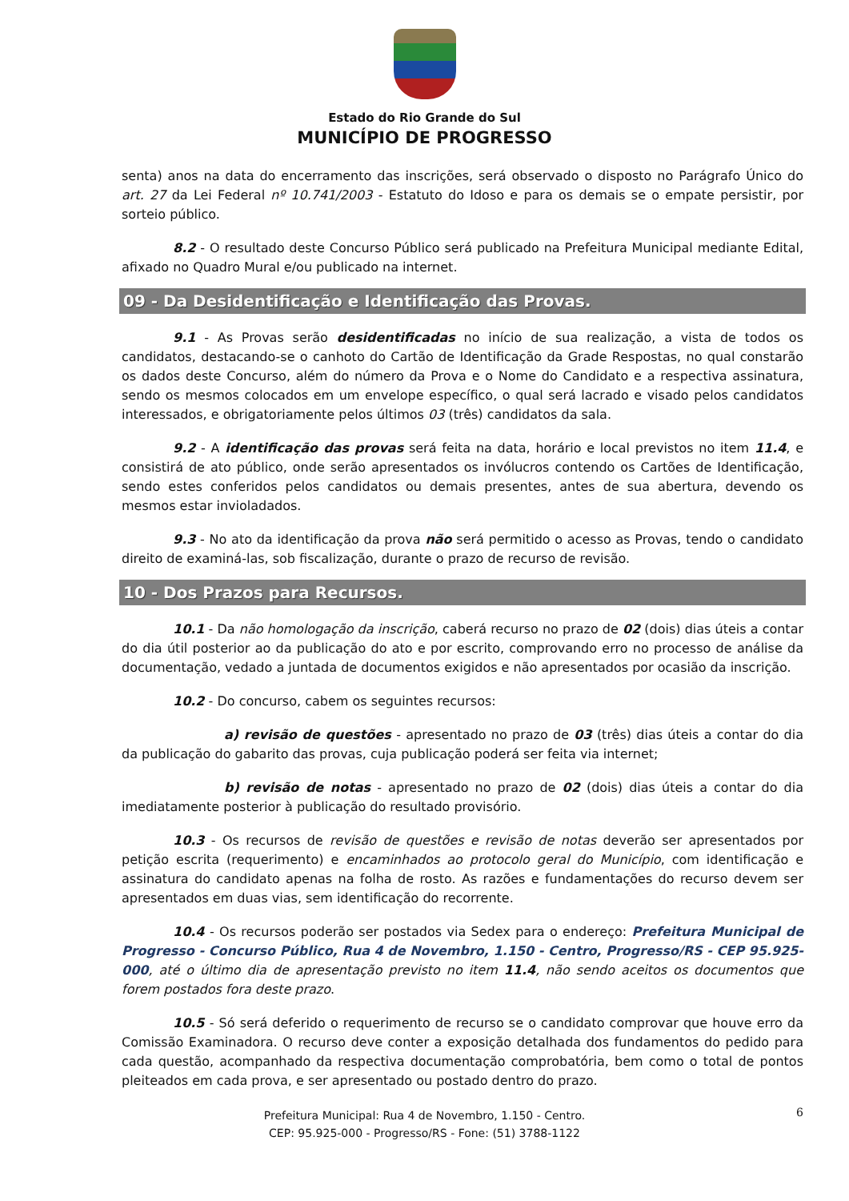Estado do Rio Grande do Sul
MUNICÍPIO DE PROGRESSO
senta) anos na data do encerramento das inscrições, será observado o disposto no Parágrafo Único do art. 27 da Lei Federal nº 10.741/2003 - Estatuto do Idoso e para os demais se o empate persistir, por sorteio público.
8.2 - O resultado deste Concurso Público será publicado na Prefeitura Municipal mediante Edital, afixado no Quadro Mural e/ou publicado na internet.
09 - Da Desidentificação e Identificação das Provas.
9.1 - As Provas serão desidentificadas no início de sua realização, a vista de todos os candidatos, destacando-se o canhoto do Cartão de Identificação da Grade Respostas, no qual constarão os dados deste Concurso, além do número da Prova e o Nome do Candidato e a respectiva assinatura, sendo os mesmos colocados em um envelope específico, o qual será lacrado e visado pelos candidatos interessados, e obrigatoriamente pelos últimos 03 (três) candidatos da sala.
9.2 - A identificação das provas será feita na data, horário e local previstos no item 11.4, e consistirá de ato público, onde serão apresentados os invólucros contendo os Cartões de Identificação, sendo estes conferidos pelos candidatos ou demais presentes, antes de sua abertura, devendo os mesmos estar invioladados.
9.3 - No ato da identificação da prova não será permitido o acesso as Provas, tendo o candidato direito de examiná-las, sob fiscalização, durante o prazo de recurso de revisão.
10 - Dos Prazos para Recursos.
10.1 - Da não homologação da inscrição, caberá recurso no prazo de 02 (dois) dias úteis a contar do dia útil posterior ao da publicação do ato e por escrito, comprovando erro no processo de análise da documentação, vedado a juntada de documentos exigidos e não apresentados por ocasião da inscrição.
10.2 - Do concurso, cabem os seguintes recursos:
a) revisão de questões - apresentado no prazo de 03 (três) dias úteis a contar do dia da publicação do gabarito das provas, cuja publicação poderá ser feita via internet;
b) revisão de notas - apresentado no prazo de 02 (dois) dias úteis a contar do dia imediatamente posterior à publicação do resultado provisório.
10.3 - Os recursos de revisão de questões e revisão de notas deverão ser apresentados por petição escrita (requerimento) e encaminhados ao protocolo geral do Município, com identificação e assinatura do candidato apenas na folha de rosto. As razões e fundamentações do recurso devem ser apresentados em duas vias, sem identificação do recorrente.
10.4 - Os recursos poderão ser postados via Sedex para o endereço: Prefeitura Municipal de Progresso - Concurso Público, Rua 4 de Novembro, 1.150 - Centro, Progresso/RS - CEP 95.925-000, até o último dia de apresentação previsto no item 11.4, não sendo aceitos os documentos que forem postados fora deste prazo.
10.5 - Só será deferido o requerimento de recurso se o candidato comprovar que houve erro da Comissão Examinadora. O recurso deve conter a exposição detalhada dos fundamentos do pedido para cada questão, acompanhado da respectiva documentação comprobatória, bem como o total de pontos pleiteados em cada prova, e ser apresentado ou postado dentro do prazo.
6 Prefeitura Municipal: Rua 4 de Novembro, 1.150 - Centro.
CEP: 95.925-000 - Progresso/RS - Fone: (51) 3788-1122